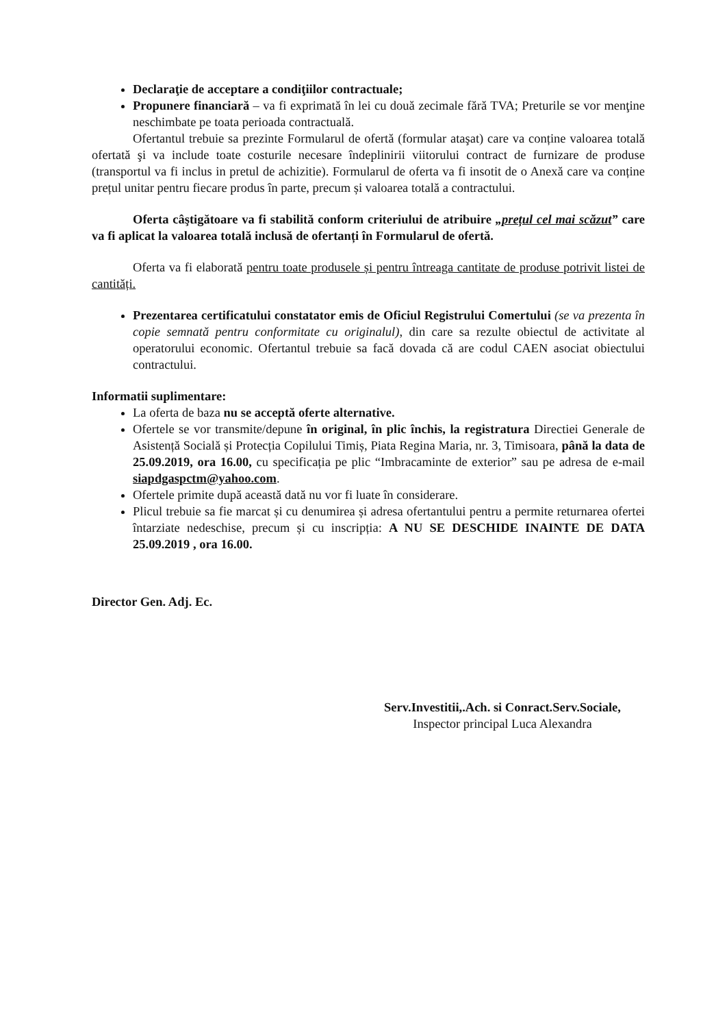Declaraţie de acceptare a condiţiilor contractuale;
Propunere financiară – va fi exprimată în lei cu două zecimale fără TVA; Preturile se vor menţine neschimbate pe toata perioada contractuală.
Ofertantul trebuie sa prezinte Formularul de ofertă (formular ataşat) care va conține valoarea totală ofertată şi va include toate costurile necesare îndeplinirii viitorului contract de furnizare de produse (transportul va fi inclus in pretul de achizitie). Formularul de oferta va fi insotit de o Anexă care va conține prețul unitar pentru fiecare produs în parte, precum și valoarea totală a contractului.
Oferta câştigătoare va fi stabilită conform criteriului de atribuire „prețul cel mai scăzut” care va fi aplicat la valoarea totală inclusă de ofertanți în Formularul de ofertă.
Oferta va fi elaborată pentru toate produsele și pentru întreaga cantitate de produse potrivit listei de cantități.
Prezentarea certificatului constatator emis de Oficiul Registrului Comertului (se va prezenta în copie semnată pentru conformitate cu originalul), din care sa rezulte obiectul de activitate al operatorului economic. Ofertantul trebuie sa facă dovada că are codul CAEN asociat obiectului contractului.
Informatii suplimentare:
La oferta de baza nu se acceptă oferte alternative.
Ofertele se vor transmite/depune în original, în plic închis, la registratura Directiei Generale de Asistență Socială și Protecția Copilului Timiș, Piata Regina Maria, nr. 3, Timisoara, până la data de 25.09.2019, ora 16.00, cu specificația pe plic “Imbracaminte de exterior” sau pe adresa de e-mail siapdgaspctm@yahoo.com.
Ofertele primite după această dată nu vor fi luate în considerare.
Plicul trebuie sa fie marcat și cu denumirea și adresa ofertantului pentru a permite returnarea ofertei întarziate nedeschise, precum și cu inscripția: A NU SE DESCHIDE INAINTE DE DATA 25.09.2019 , ora 16.00.
Director Gen. Adj. Ec.
Serv.Investitii,.Ach. si Conract.Serv.Sociale,
Inspector principal Luca Alexandra